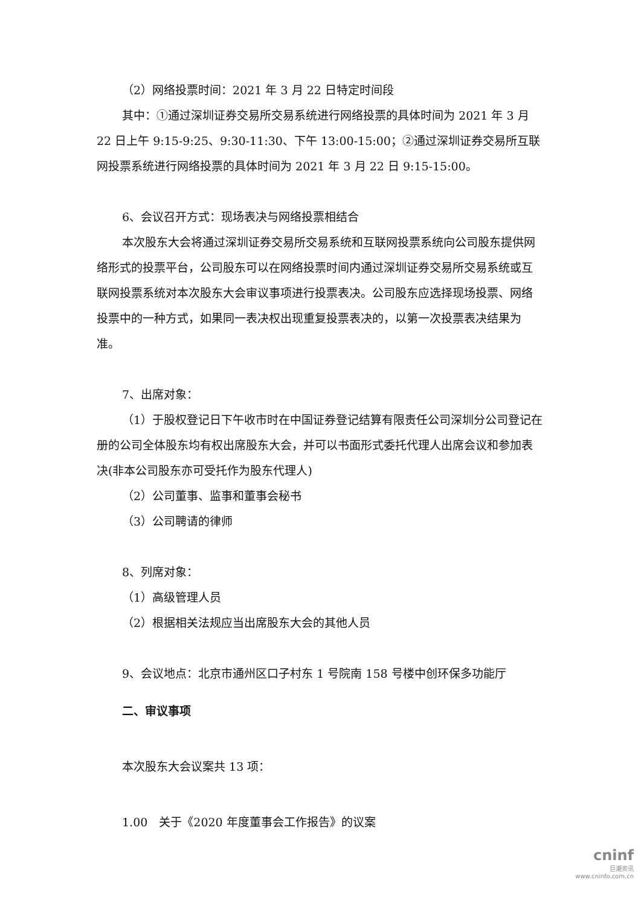（2）网络投票时间：2021 年 3 月 22 日特定时间段
其中：①通过深圳证券交易所交易系统进行网络投票的具体时间为 2021 年 3 月 22 日上午 9:15-9:25、9:30-11:30、下午 13:00-15:00；②通过深圳证券交易所互联网投票系统进行网络投票的具体时间为 2021 年 3 月 22 日 9:15-15:00。
6、会议召开方式：现场表决与网络投票相结合
本次股东大会将通过深圳证券交易所交易系统和互联网投票系统向公司股东提供网络形式的投票平台，公司股东可以在网络投票时间内通过深圳证券交易所交易系统或互联网投票系统对本次股东大会审议事项进行投票表决。公司股东应选择现场投票、网络投票中的一种方式，如果同一表决权出现重复投票表决的，以第一次投票表决结果为准。
7、出席对象：
（1）于股权登记日下午收市时在中国证券登记结算有限责任公司深圳分公司登记在册的公司全体股东均有权出席股东大会，并可以书面形式委托代理人出席会议和参加表决(非本公司股东亦可受托作为股东代理人)
（2）公司董事、监事和董事会秘书
（3）公司聘请的律师
8、列席对象：
（1）高级管理人员
（2）根据相关法规应当出席股东大会的其他人员
9、会议地点：北京市通州区口子村东 1 号院南 158 号楼中创环保多功能厅
二、审议事项
本次股东大会议案共 13 项：
1.00　关于《2020 年度董事会工作报告》的议案
cninf
巨潮资讯
www.cninfo.com.cn